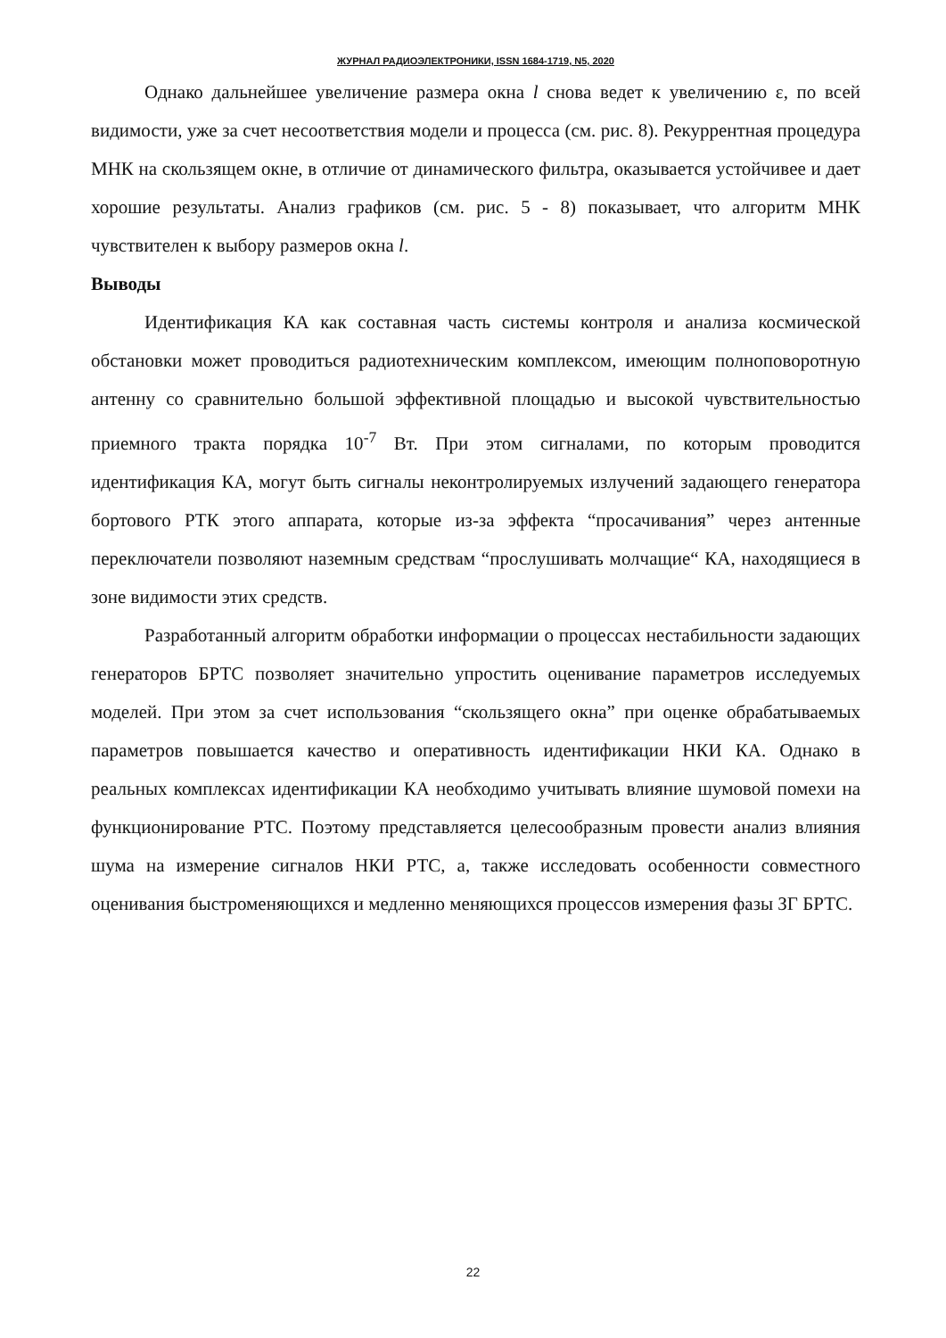ЖУРНАЛ РАДИОЭЛЕКТРОНИКИ, ISSN 1684-1719, N5, 2020
Однако дальнейшее увеличение размера окна l снова ведет к увеличению ε, по всей видимости, уже за счет несоответствия модели и процесса (см. рис. 8). Рекуррентная процедура МНК на скользящем окне, в отличие от динамического фильтра, оказывается устойчивее и дает хорошие результаты. Анализ графиков (см. рис. 5 - 8) показывает, что алгоритм МНК чувствителен к выбору размеров окна l.
Выводы
Идентификация КА как составная часть системы контроля и анализа космической обстановки может проводиться радиотехническим комплексом, имеющим полноповоротную антенну со сравнительно большой эффективной площадью и высокой чувствительностью приемного тракта порядка 10<sup>-7</sup> Вт. При этом сигналами, по которым проводится идентификация КА, могут быть сигналы неконтролируемых излучений задающего генератора бортового РТК этого аппарата, которые из-за эффекта “просачивания” через антенные переключатели позволяют наземным средствам “прослушивать молчащие“ КА, находящиеся в зоне видимости этих средств.
Разработанный алгоритм обработки информации о процессах нестабильности задающих генераторов БРТС позволяет значительно упростить оценивание параметров исследуемых моделей. При этом за счет использования “скользящего окна” при оценке обрабатываемых параметров повышается качество и оперативность идентификации НКИ КА. Однако в реальных комплексах идентификации КА необходимо учитывать влияние шумовой помехи на функционирование РТС. Поэтому представляется целесообразным провести анализ влияния шума на измерение сигналов НКИ РТС, а, также исследовать особенности совместного оценивания быстроменяющихся и медленно меняющихся процессов измерения фазы ЗГ БРТС.
22